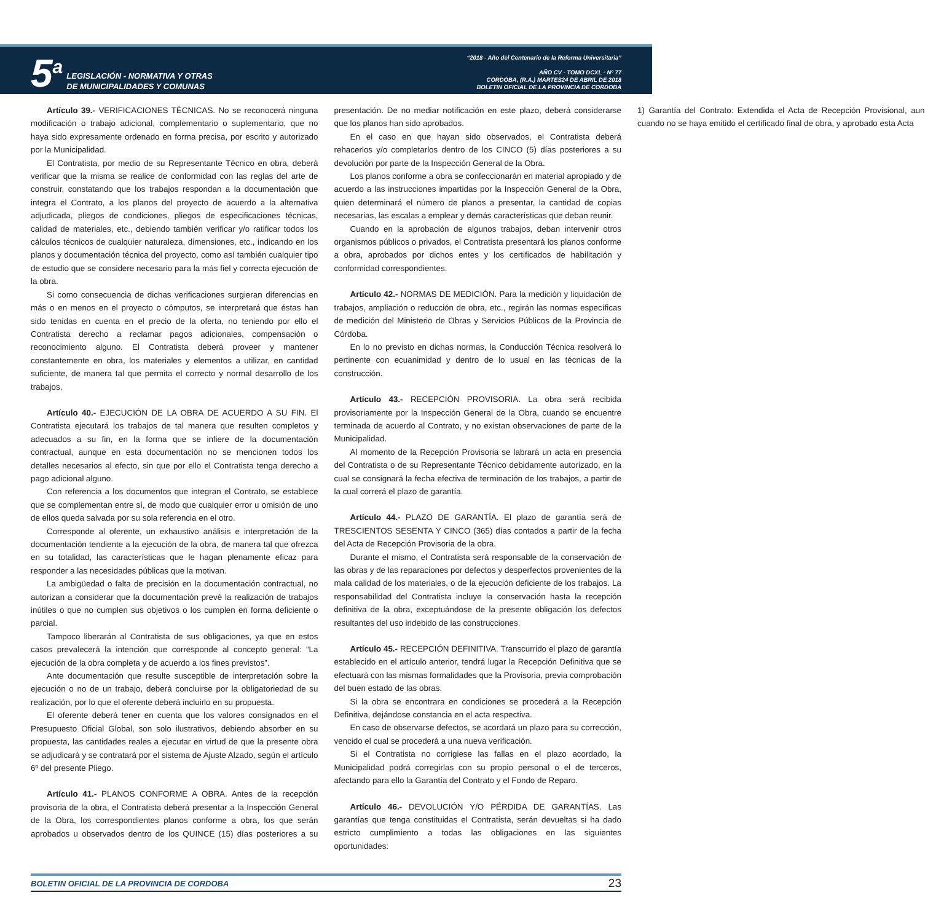5<sup>a</sup>
LEGISLACIÓN - NORMATIVA Y OTRAS
DE MUNICIPALIDADES Y COMUNAS
“2018 - Año del Centenario de la Reforma Universitaria”
AÑO CV - TOMO DCXL - Nº 77
CORDOBA, (R.A.) MARTES24 DE ABRIL DE 2018
BOLETIN OFICIAL DE LA PROVINCIA DE CORDOBA
Artículo 39.- VERIFICACIONES TÉCNICAS. No se reconocerá ninguna modificación o trabajo adicional, complementario o suplementario, que no haya sido expresamente ordenado en forma precisa, por escrito y autorizado por la Municipalidad.
El Contratista, por medio de su Representante Técnico en obra, deberá verificar que la misma se realice de conformidad con las reglas del arte de construir, constatando que los trabajos respondan a la documentación que integra el Contrato, a los planos del proyecto de acuerdo a la alternativa adjudicada, pliegos de condiciones, pliegos de especificaciones técnicas, calidad de materiales, etc., debiendo también verificar y/o ratificar todos los cálculos técnicos de cualquier naturaleza, dimensiones, etc., indicando en los planos y documentación técnica del proyecto, como así también cualquier tipo de estudio que se considere necesario para la más fiel y correcta ejecución de la obra.
Si como consecuencia de dichas verificaciones surgieran diferencias en más o en menos en el proyecto o cómputos, se interpretará que éstas han sido tenidas en cuenta en el precio de la oferta, no teniendo por ello el Contratista derecho a reclamar pagos adicionales, compensación o reconocimiento alguno. El Contratista deberá proveer y mantener constantemente en obra, los materiales y elementos a utilizar, en cantidad suficiente, de manera tal que permita el correcto y normal desarrollo de los trabajos.
Artículo 40.- EJECUCIÓN DE LA OBRA DE ACUERDO A SU FIN. El Contratista ejecutará los trabajos de tal manera que resulten completos y adecuados a su fin, en la forma que se infiere de la documentación contractual, aunque en esta documentación no se mencionen todos los detalles necesarios al efecto, sin que por ello el Contratista tenga derecho a pago adicional alguno.
Con referencia a los documentos que integran el Contrato, se establece que se complementan entre sí, de modo que cualquier error u omisión de uno de ellos queda salvada por su sola referencia en el otro.
Corresponde al oferente, un exhaustivo análisis e interpretación de la documentación tendiente a la ejecución de la obra, de manera tal que ofrezca en su totalidad, las características que le hagan plenamente eficaz para responder a las necesidades públicas que la motivan.
La ambigüedad o falta de precisión en la documentación contractual, no autorizan a considerar que la documentación prevé la realización de trabajos inútiles o que no cumplen sus objetivos o los cumplen en forma deficiente o parcial.
Tampoco liberarán al Contratista de sus obligaciones, ya que en estos casos prevalecerá la intención que corresponde al concepto general: “La ejecución de la obra completa y de acuerdo a los fines previstos”.
Ante documentación que resulte susceptible de interpretación sobre la ejecución o no de un trabajo, deberá concluirse por la obligatoriedad de su realización, por lo que el oferente deberá incluirlo en su propuesta.
El oferente deberá tener en cuenta que los valores consignados en el Presupuesto Oficial Global, son solo ilustrativos, debiendo absorber en su propuesta, las cantidades reales a ejecutar en virtud de que la presente obra se adjudicará y se contratará por el sistema de Ajuste Alzado, según el artículo 6º del presente Pliego.
Artículo 41.- PLANOS CONFORME A OBRA. Antes de la recepción provisoria de la obra, el Contratista deberá presentar a la Inspección General de la Obra, los correspondientes planos conforme a obra, los que serán aprobados u observados dentro de los QUINCE (15) días posteriores a su presentación. De no mediar notificación en este plazo, deberá considerarse que los planos han sido aprobados.
En el caso en que hayan sido observados, el Contratista deberá rehacerlos y/o completarlos dentro de los CINCO (5) días posteriores a su devolución por parte de la Inspección General de la Obra.
Los planos conforme a obra se confeccionarán en material apropiado y de acuerdo a las instrucciones impartidas por la Inspección General de la Obra, quien determinará el número de planos a presentar, la cantidad de copias necesarias, las escalas a emplear y demás características que deban reunir.
Cuando en la aprobación de algunos trabajos, deban intervenir otros organismos públicos o privados, el Contratista presentará los planos conforme a obra, aprobados por dichos entes y los certificados de habilitación y conformidad correspondientes.
Artículo 42.- NORMAS DE MEDICIÓN. Para la medición y liquidación de trabajos, ampliación o reducción de obra, etc., regirán las normas específicas de medición del Ministerio de Obras y Servicios Públicos de la Provincia de Córdoba.
En lo no previsto en dichas normas, la Conducción Técnica resolverá lo pertinente con ecuanimidad y dentro de lo usual en las técnicas de la construcción.
Artículo 43.- RECEPCIÓN PROVISORIA. La obra será recibida provisoriamente por la Inspección General de la Obra, cuando se encuentre terminada de acuerdo al Contrato, y no existan observaciones de parte de la Municipalidad.
Al momento de la Recepción Provisoria se labrará un acta en presencia del Contratista o de su Representante Técnico debidamente autorizado, en la cual se consignará la fecha efectiva de terminación de los trabajos, a partir de la cual correrá el plazo de garantía.
Artículo 44.- PLAZO DE GARANTÍA. El plazo de garantía será de TRESCIENTOS SESENTA Y CINCO (365) días contados a partir de la fecha del Acta de Recepción Provisoria de la obra.
Durante el mismo, el Contratista será responsable de la conservación de las obras y de las reparaciones por defectos y desperfectos provenientes de la mala calidad de los materiales, o de la ejecución deficiente de los trabajos. La responsabilidad del Contratista incluye la conservación hasta la recepción definitiva de la obra, exceptuándose de la presente obligación los defectos resultantes del uso indebido de las construcciones.
Artículo 45.- RECEPCIÓN DEFINITIVA. Transcurrido el plazo de garantía establecido en el artículo anterior, tendrá lugar la Recepción Definitiva que se efectuará con las mismas formalidades que la Provisoria, previa comprobación del buen estado de las obras.
Si la obra se encontrara en condiciones se procederá a la Recepción Definitiva, dejándose constancia en el acta respectiva.
En caso de observarse defectos, se acordará un plazo para su corrección, vencido el cual se procederá a una nueva verificación.
Si el Contratista no corrigiese las fallas en el plazo acordado, la Municipalidad podrá corregirlas con su propio personal o el de terceros, afectando para ello la Garantía del Contrato y el Fondo de Reparo.
Artículo 46.- DEVOLUCIÓN Y/O PÉRDIDA DE GARANTÍAS. Las garantías que tenga constituidas el Contratista, serán devueltas si ha dado estricto cumplimiento a todas las obligaciones en las siguientes oportunidades:
1) Garantía del Contrato: Extendida el Acta de Recepción Provisional, aun cuando no se haya emitido el certificado final de obra, y aprobado esta Acta
BOLETIN OFICIAL DE LA PROVINCIA DE CORDOBA 23